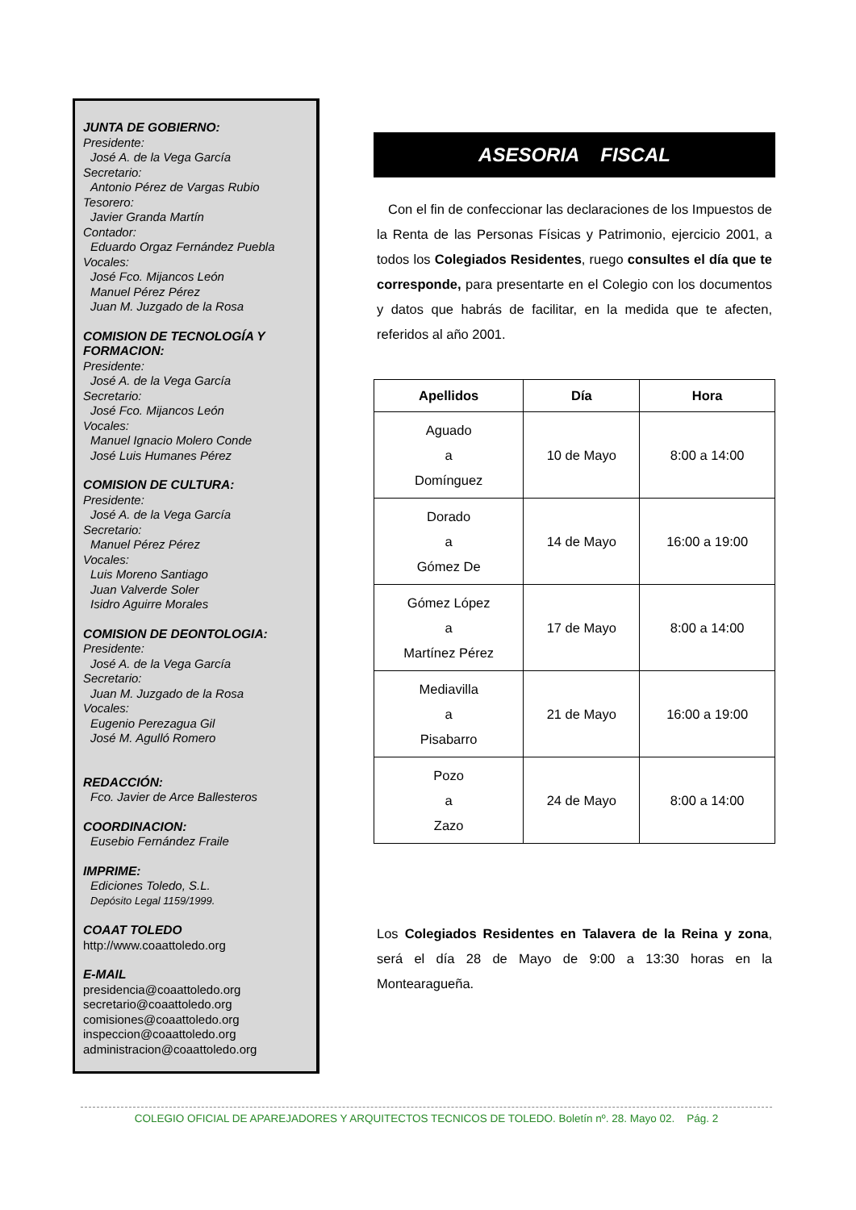JUNTA DE GOBIERNO:
Presidente:
José A. de la Vega García
Secretario:
Antonio Pérez de Vargas Rubio
Tesorero:
Javier Granda Martín
Contador:
Eduardo Orgaz Fernández Puebla
Vocales:
José Fco. Mijancos León
Manuel Pérez Pérez
Juan M. Juzgado de la Rosa
COMISION DE TECNOLOGÍA Y FORMACION:
Presidente:
José A. de la Vega García
Secretario:
José Fco. Mijancos León
Vocales:
Manuel Ignacio Molero Conde
José Luis Humanes Pérez
COMISION DE CULTURA:
Presidente:
José A. de la Vega García
Secretario:
Manuel Pérez Pérez
Vocales:
Luis Moreno Santiago
Juan Valverde Soler
Isidro Aguirre Morales
COMISION DE DEONTOLOGIA:
Presidente:
José A. de la Vega García
Secretario:
Juan M. Juzgado de la Rosa
Vocales:
Eugenio Perezagua Gil
José M. Agulló Romero
REDACCIÓN:
Fco. Javier de Arce Ballesteros
COORDINACION:
Eusebio Fernández Fraile
IMPRIME:
Ediciones Toledo, S.L.
Depósito Legal 1159/1999.
COAAT TOLEDO
http://www.coaattoledo.org
E-MAIL
presidencia@coaattoledo.org
secretario@coaattoledo.org
comisiones@coaattoledo.org
inspeccion@coaattoledo.org
administracion@coaattoledo.org
ASESORIA FISCAL
Con el fin de confeccionar las declaraciones de los Impuestos de la Renta de las Personas Físicas y Patrimonio, ejercicio 2001, a todos los Colegiados Residentes, ruego consultes el día que te corresponde, para presentarte en el Colegio con los documentos y datos que habrás de facilitar, en la medida que te afecten, referidos al año 2001.
| Apellidos | Día | Hora |
| --- | --- | --- |
| Aguado a Domínguez | 10 de Mayo | 8:00 a 14:00 |
| Dorado a Gómez De | 14 de Mayo | 16:00 a 19:00 |
| Gómez López a Martínez Pérez | 17 de Mayo | 8:00 a 14:00 |
| Mediavilla a Pisabarro | 21 de Mayo | 16:00 a 19:00 |
| Pozo a Zazo | 24 de Mayo | 8:00 a 14:00 |
Los Colegiados Residentes en Talavera de la Reina y zona, será el día 28 de Mayo de 9:00 a 13:30 horas en la Montearagueña.
COLEGIO OFICIAL DE APAREJADORES Y ARQUITECTOS TECNICOS DE TOLEDO. Boletín nº. 28. Mayo 02. Pág. 2